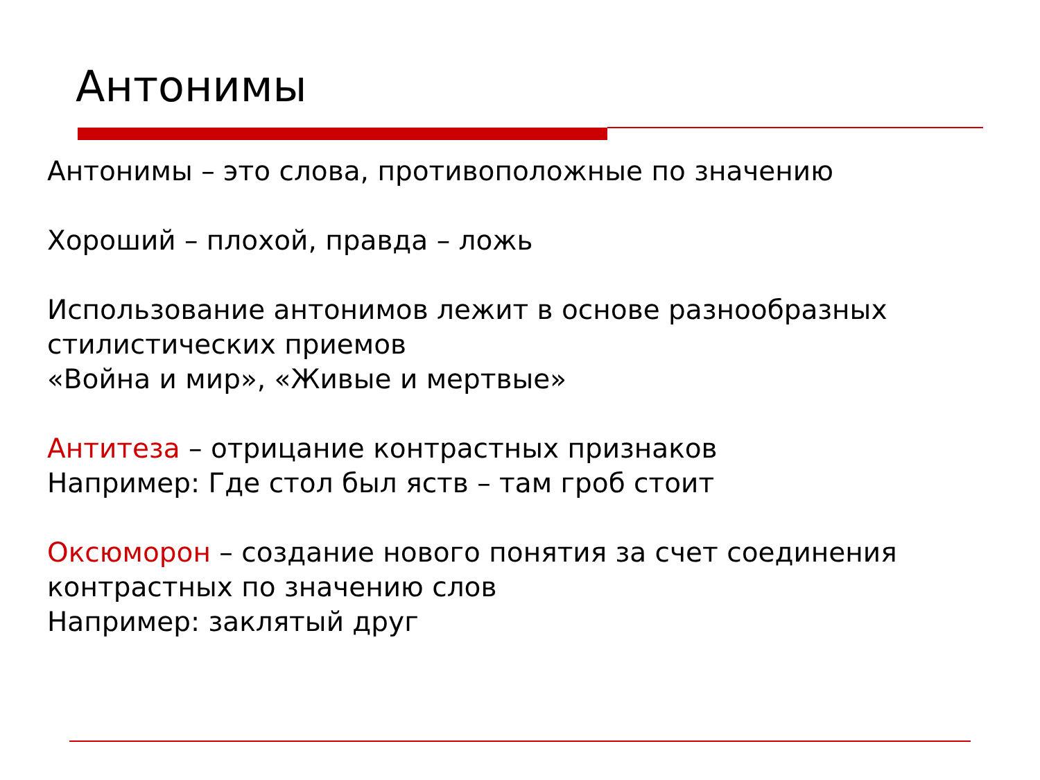Антонимы
Антонимы – это слова, противоположные по значению
Хороший – плохой, правда – ложь
Использование антонимов лежит в основе разнообразных стилистических приемов
«Война и мир», «Живые и мертвые»
Антитеза – отрицание контрастных признаков
Например: Где стол был яств – там гроб стоит
Оксюморон – создание нового понятия за счет соединения контрастных по значению слов
Например: заклятый друг